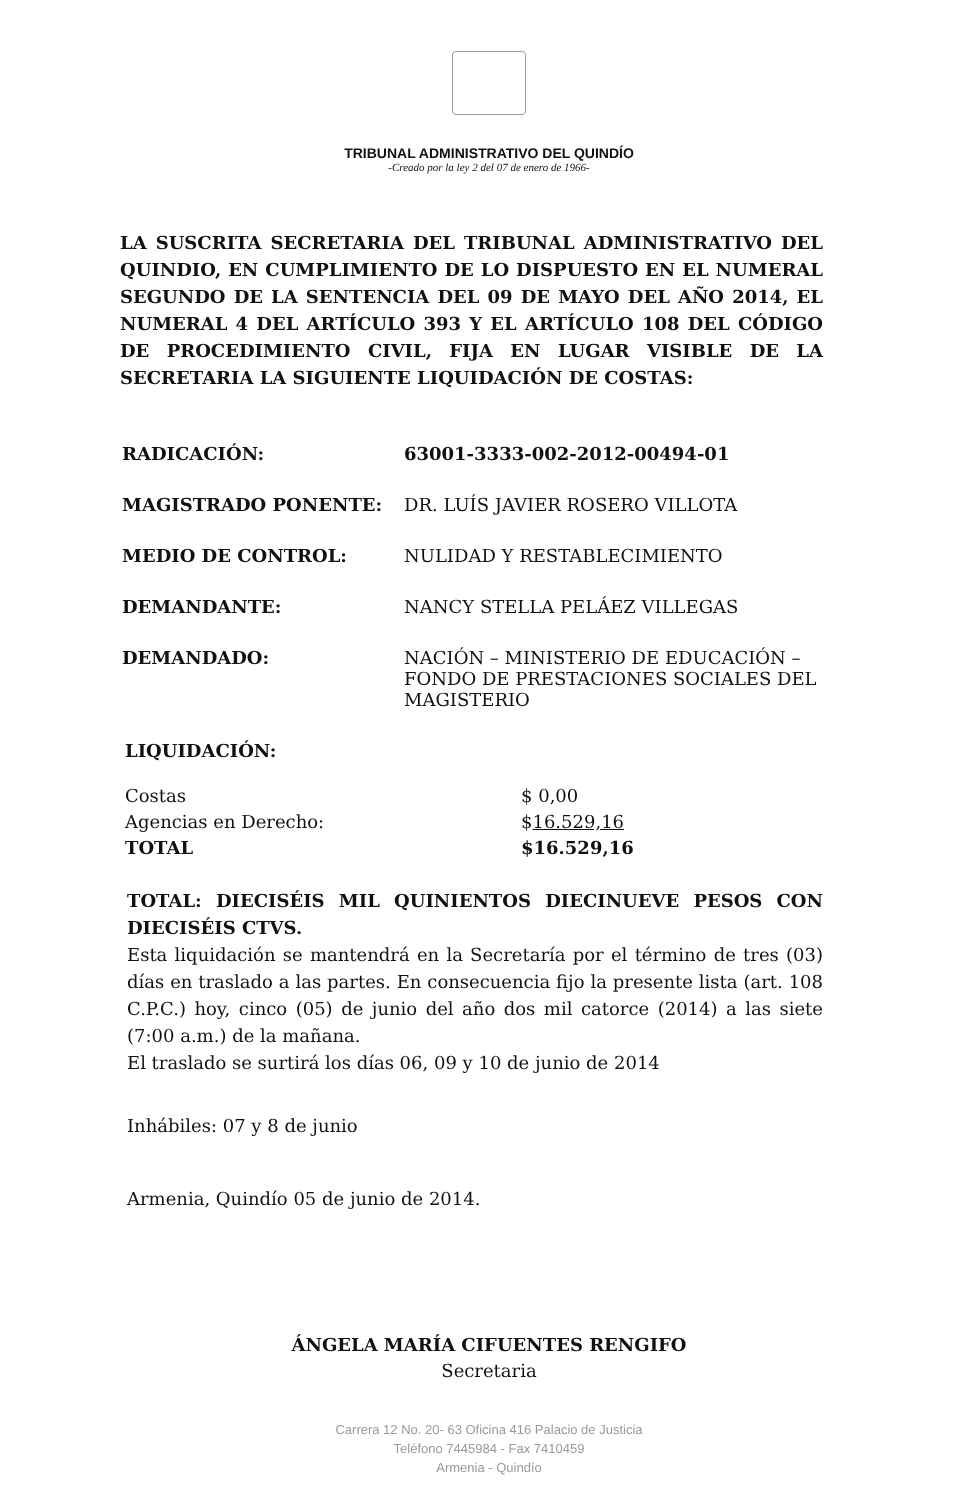TRIBUNAL ADMINISTRATIVO DEL QUINDÍO
-Creado por la ley 2 del 07 de enero de 1966-
LA SUSCRITA SECRETARIA DEL TRIBUNAL ADMINISTRATIVO DEL QUINDIO, EN CUMPLIMIENTO DE LO DISPUESTO EN EL NUMERAL SEGUNDO DE LA SENTENCIA DEL 09 DE MAYO DEL AÑO 2014, EL NUMERAL 4 DEL ARTÍCULO 393 Y EL ARTÍCULO 108 DEL CÓDIGO DE PROCEDIMIENTO CIVIL, FIJA EN LUGAR VISIBLE DE LA SECRETARIA LA SIGUIENTE LIQUIDACIÓN DE COSTAS:
RADICACIÓN: 63001-3333-002-2012-00494-01
MAGISTRADO PONENTE: DR. LUÍS JAVIER ROSERO VILLOTA
MEDIO DE CONTROL: NULIDAD Y RESTABLECIMIENTO
DEMANDANTE: NANCY STELLA PELÁEZ VILLEGAS
DEMANDADO: NACIÓN – MINISTERIO DE EDUCACIÓN – FONDO DE PRESTACIONES SOCIALES DEL MAGISTERIO
LIQUIDACIÓN:
| Costas | $ 0,00 |
| Agencias en Derecho: | $ 16.529,16 |
| TOTAL | $16.529,16 |
TOTAL: DIECISÉIS MIL QUINIENTOS DIECINUEVE PESOS CON DIECISÉIS CTVS.
Esta liquidación se mantendrá en la Secretaría por el término de tres (03) días en traslado a las partes. En consecuencia fijo la presente lista (art. 108 C.P.C.) hoy, cinco (05) de junio del año dos mil catorce (2014) a las siete (7:00 a.m.) de la mañana.
El traslado se surtirá los días 06, 09 y 10 de junio de 2014
Inhábiles: 07 y 8 de junio
Armenia, Quindío 05 de junio de 2014.
ÁNGELA MARÍA CIFUENTES RENGIFO
Secretaria
Carrera 12 No. 20- 63 Oficina 416 Palacio de Justicia
Teléfono 7445984 - Fax 7410459
Armenia - Quindío